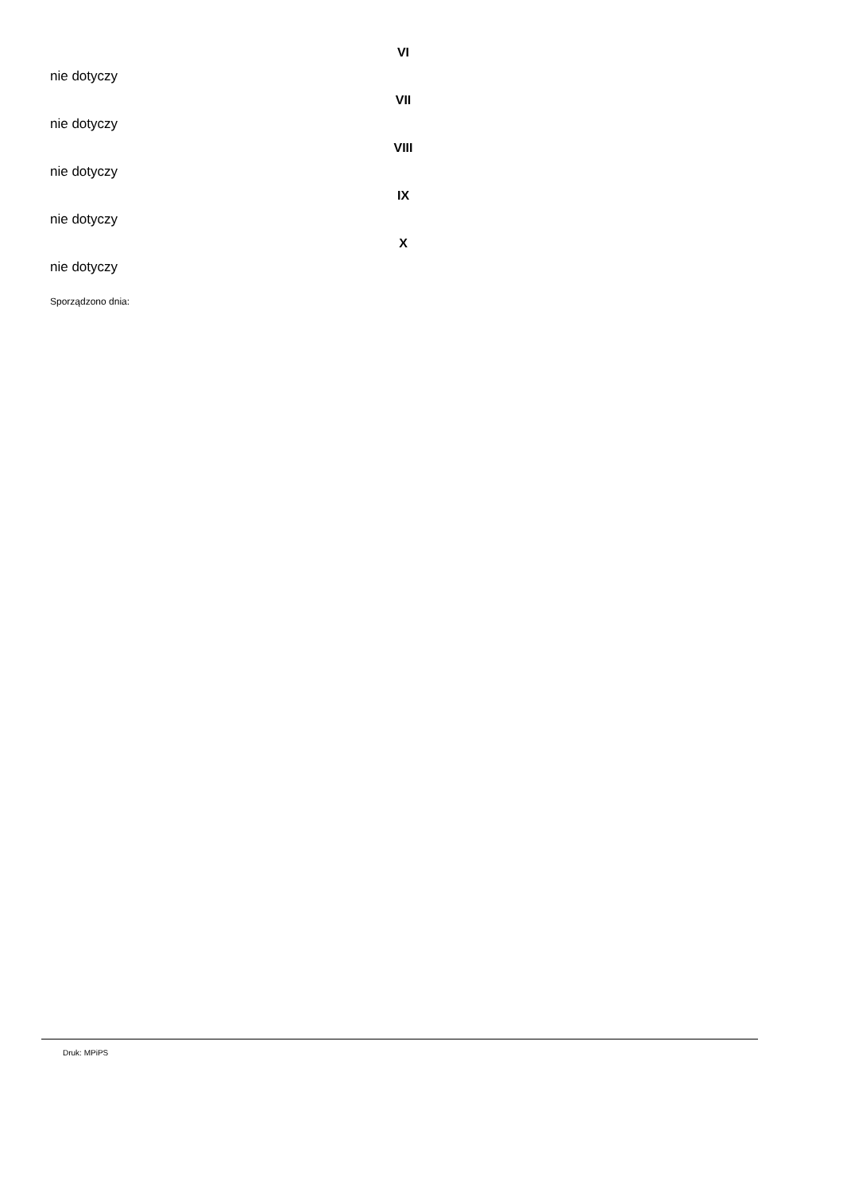VI
nie dotyczy
VII
nie dotyczy
VIII
nie dotyczy
IX
nie dotyczy
X
nie dotyczy
Sporządzono dnia:
Druk: MPiPS